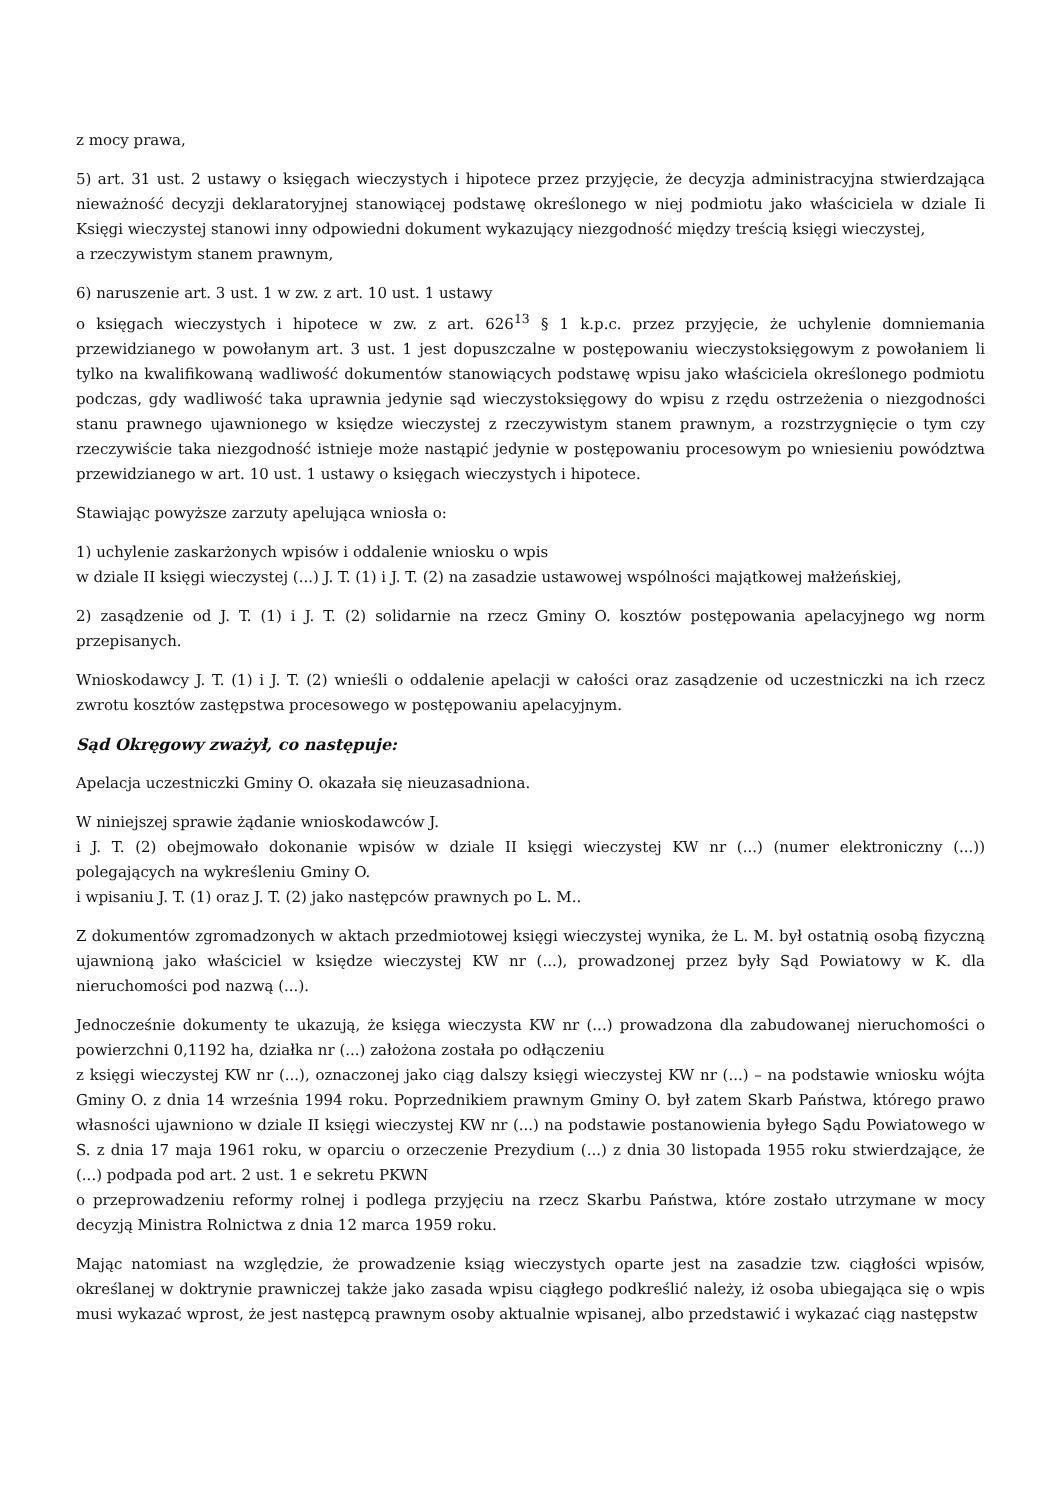z mocy prawa,
5) art. 31 ust. 2 ustawy o księgach wieczystych i hipotece przez przyjęcie, że decyzja administracyjna stwierdzająca nieważność decyzji deklaratoryjnej stanowiącej podstawę określonego w niej podmiotu jako właściciela w dziale Ii Księgi wieczystej stanowi inny odpowiedni dokument wykazujący niezgodność między treścią księgi wieczystej,
a rzeczywistym stanem prawnym,
6) naruszenie art. 3 ust. 1 w zw. z art. 10 ust. 1 ustawy
o księgach wieczystych i hipotece w zw. z art. 626<sup>13</sup> § 1 k.p.c. przez przyjęcie, że uchylenie domniemania przewidzianego w powołanym art. 3 ust. 1 jest dopuszczalne w postępowaniu wieczystoksięgowym z powołaniem li tylko na kwalifikowaną wadliwość dokumentów stanowiących podstawę wpisu jako właściciela określonego podmiotu podczas, gdy wadliwość taka uprawnia jedynie sąd wieczystoksięgowy do wpisu z rzędu ostrzeżenia o niezgodności stanu prawnego ujawnionego w księdze wieczystej z rzeczywistym stanem prawnym, a rozstrzygnięcie o tym czy rzeczywiście taka niezgodność istnieje może nastąpić jedynie w postępowaniu procesowym po wniesieniu powództwa przewidzianego w art. 10 ust. 1 ustawy o księgach wieczystych i hipotece.
Stawiając powyższe zarzuty apelująca wniosła o:
1) uchylenie zaskarżonych wpisów i oddalenie wniosku o wpis
w dziale II księgi wieczystej (...) J. T. (1) i J. T. (2) na zasadzie ustawowej wspólności majątkowej małżeńskiej,
2) zasądzenie od J. T. (1) i J. T. (2) solidarnie na rzecz Gminy O. kosztów postępowania apelacyjnego wg norm przepisanych.
Wnioskodawcy J. T. (1) i J. T. (2) wnieśli o oddalenie apelacji w całości oraz zasądzenie od uczestniczki na ich rzecz zwrotu kosztów zastępstwa procesowego w postępowaniu apelacyjnym.
Sąd Okręgowy zważył, co następuje:
Apelacja uczestniczki Gminy O. okazała się nieuzasadniona.
W niniejszej sprawie żądanie wnioskodawców J.
i J. T. (2) obejmowało dokonanie wpisów w dziale II księgi wieczystej KW nr (...) (numer elektroniczny (...)) polegających na wykreśleniu Gminy O.
i wpisaniu J. T. (1) oraz J. T. (2) jako następców prawnych po L. M..
Z dokumentów zgromadzonych w aktach przedmiotowej księgi wieczystej wynika, że L. M. był ostatnią osobą fizyczną ujawnioną jako właściciel w księdze wieczystej KW nr (...), prowadzonej przez były Sąd Powiatowy w K. dla nieruchomości pod nazwą (...).
Jednocześnie dokumenty te ukazują, że księga wieczysta KW nr (...) prowadzona dla zabudowanej nieruchomości o powierzchni 0,1192 ha, działka nr (...) założona została po odłączeniu
z księgi wieczystej KW nr (...), oznaczonej jako ciąg dalszy księgi wieczystej KW nr (...) – na podstawie wniosku wójta Gminy O. z dnia 14 września 1994 roku. Poprzednikiem prawnym Gminy O. był zatem Skarb Państwa, którego prawo własności ujawniono w dziale II księgi wieczystej KW nr (...) na podstawie postanowienia byłego Sądu Powiatowego w S. z dnia 17 maja 1961 roku, w oparciu o orzeczenie Prezydium (...) z dnia 30 listopada 1955 roku stwierdzające, że (...) podpada pod art. 2 ust. 1 e sekretu PKWN
o przeprowadzeniu reformy rolnej i podlega przyjęciu na rzecz Skarbu Państwa, które zostało utrzymane w mocy decyzją Ministra Rolnictwa z dnia 12 marca 1959 roku.
Mając natomiast na względzie, że prowadzenie ksiąg wieczystych oparte jest na zasadzie tzw. ciągłości wpisów, określanej w doktrynie prawniczej także jako zasada wpisu ciągłego podkreślić należy, iż osoba ubiegająca się o wpis musi wykazać wprost, że jest następcą prawnym osoby aktualnie wpisanej, albo przedstawić i wykazać ciąg następstw